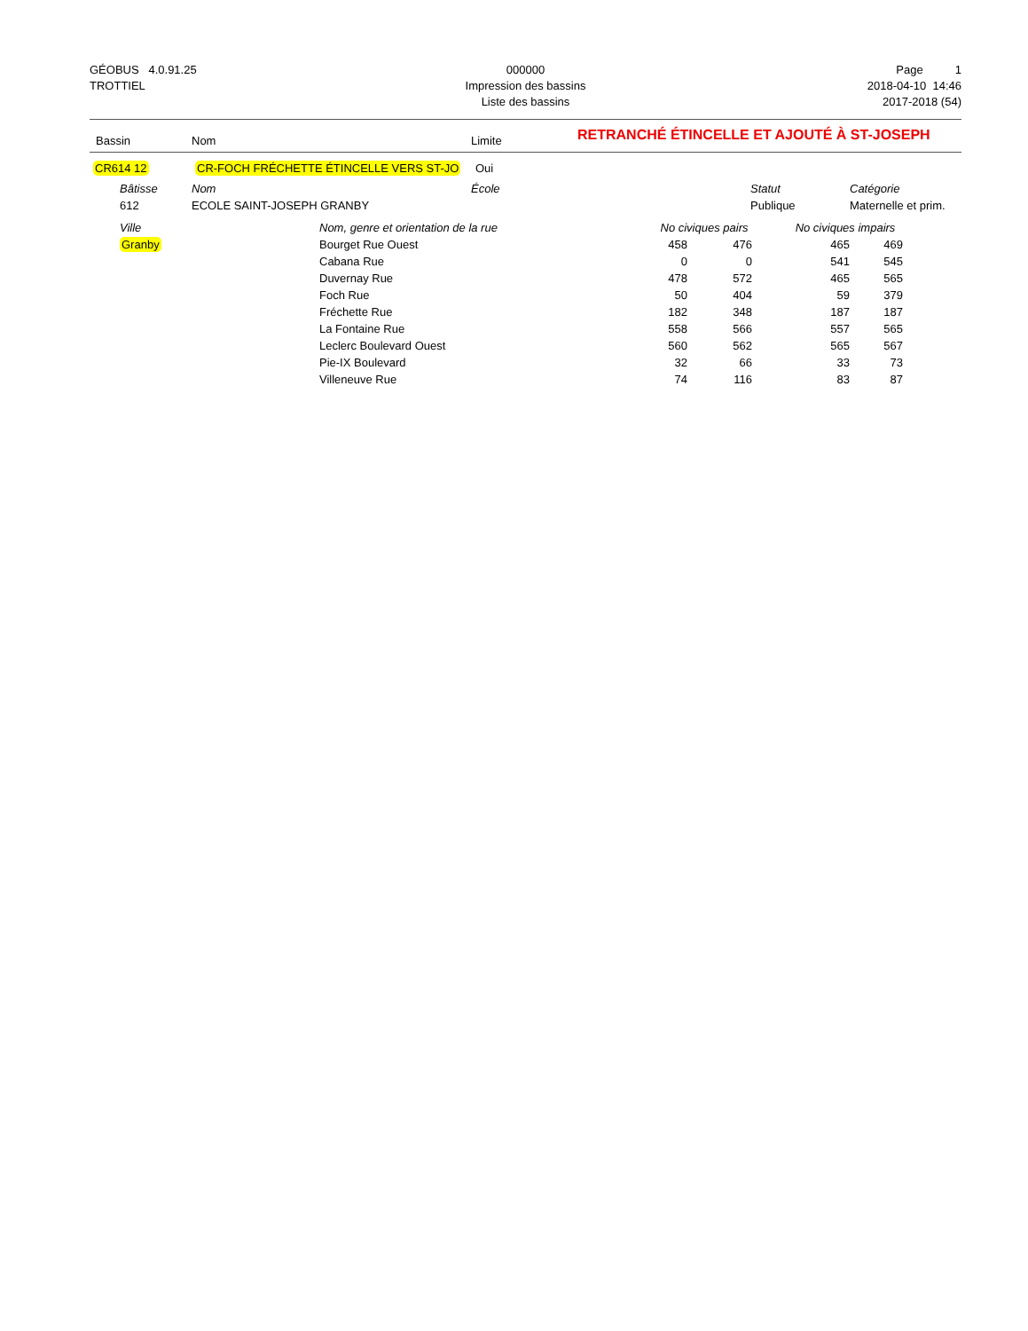GÉOBUS 4.0.91.25
TROTTIEL
000000
Impression des bassins
Liste des bassins
Page 1
2018-04-10 14:46
2017-2018 (54)
Bassin Nom Limite RETRANCHÉ ÉTINCELLE ET AJOUTÉ À ST-JOSEPH
CR614 12 CR-FOCH FRÉCHETTE ÉTINCELLE VERS ST-JO Oui
| | Bâtisse | Nom | École | Statut | Catégorie |
| --- | --- | --- | --- | --- | --- |
| | 612 | ECOLE SAINT-JOSEPH GRANBY | | Publique | Maternelle et prim. |
| | Ville | Nom, genre et orientation de la rue | No civiques pairs | | No civiques impairs | |
| --- | --- | --- | --- | --- | --- | --- |
| | Granby | Bourget Rue Ouest | 458 | 476 | 465 | 469 |
| | | Cabana Rue | 0 | 0 | 541 | 545 |
| | | Duvernay Rue | 478 | 572 | 465 | 565 |
| | | Foch Rue | 50 | 404 | 59 | 379 |
| | | Fréchette Rue | 182 | 348 | 187 | 187 |
| | | La Fontaine Rue | 558 | 566 | 557 | 565 |
| | | Leclerc Boulevard Ouest | 560 | 562 | 565 | 567 |
| | | Pie-IX Boulevard | 32 | 66 | 33 | 73 |
| | | Villeneuve Rue | 74 | 116 | 83 | 87 |